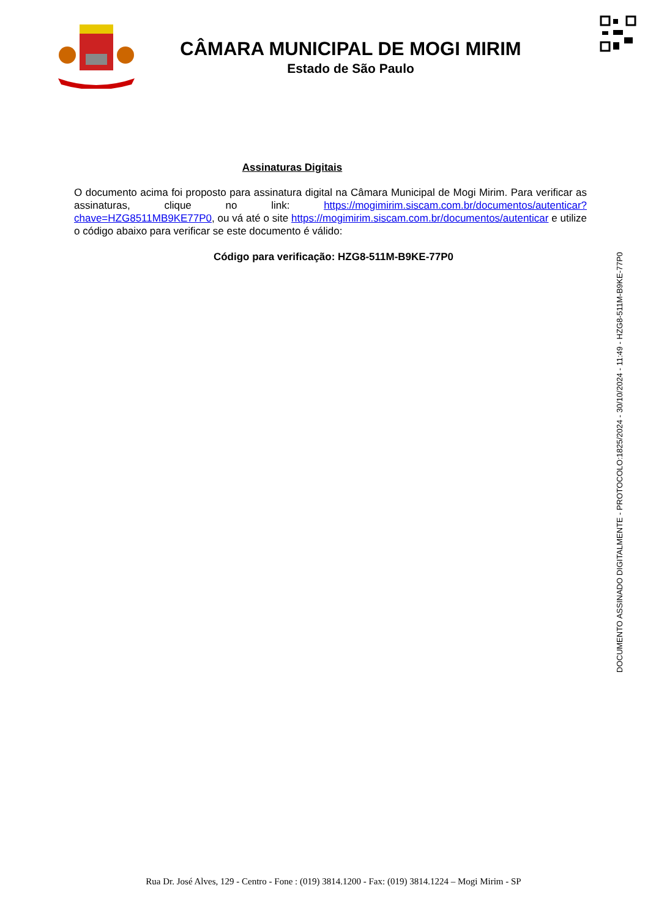CÂMARA MUNICIPAL DE MOGI MIRIM
Estado de São Paulo
Assinaturas Digitais
O documento acima foi proposto para assinatura digital na Câmara Municipal de Mogi Mirim. Para verificar as assinaturas, clique no link: https://mogimirim.siscam.com.br/documentos/autenticar?chave=HZG8511MB9KE77P0, ou vá até o site https://mogimirim.siscam.com.br/documentos/autenticar e utilize o código abaixo para verificar se este documento é válido:
Código para verificação: HZG8-511M-B9KE-77P0
DOCUMENTO ASSINADO DIGITALMENTE - PROTOCOLO:1825/2024 - 30/10/2024 - 11:49 - HZG8-511M-B9KE-77P0
Rua Dr. José Alves, 129 - Centro - Fone : (019) 3814.1200 - Fax: (019) 3814.1224 – Mogi Mirim - SP